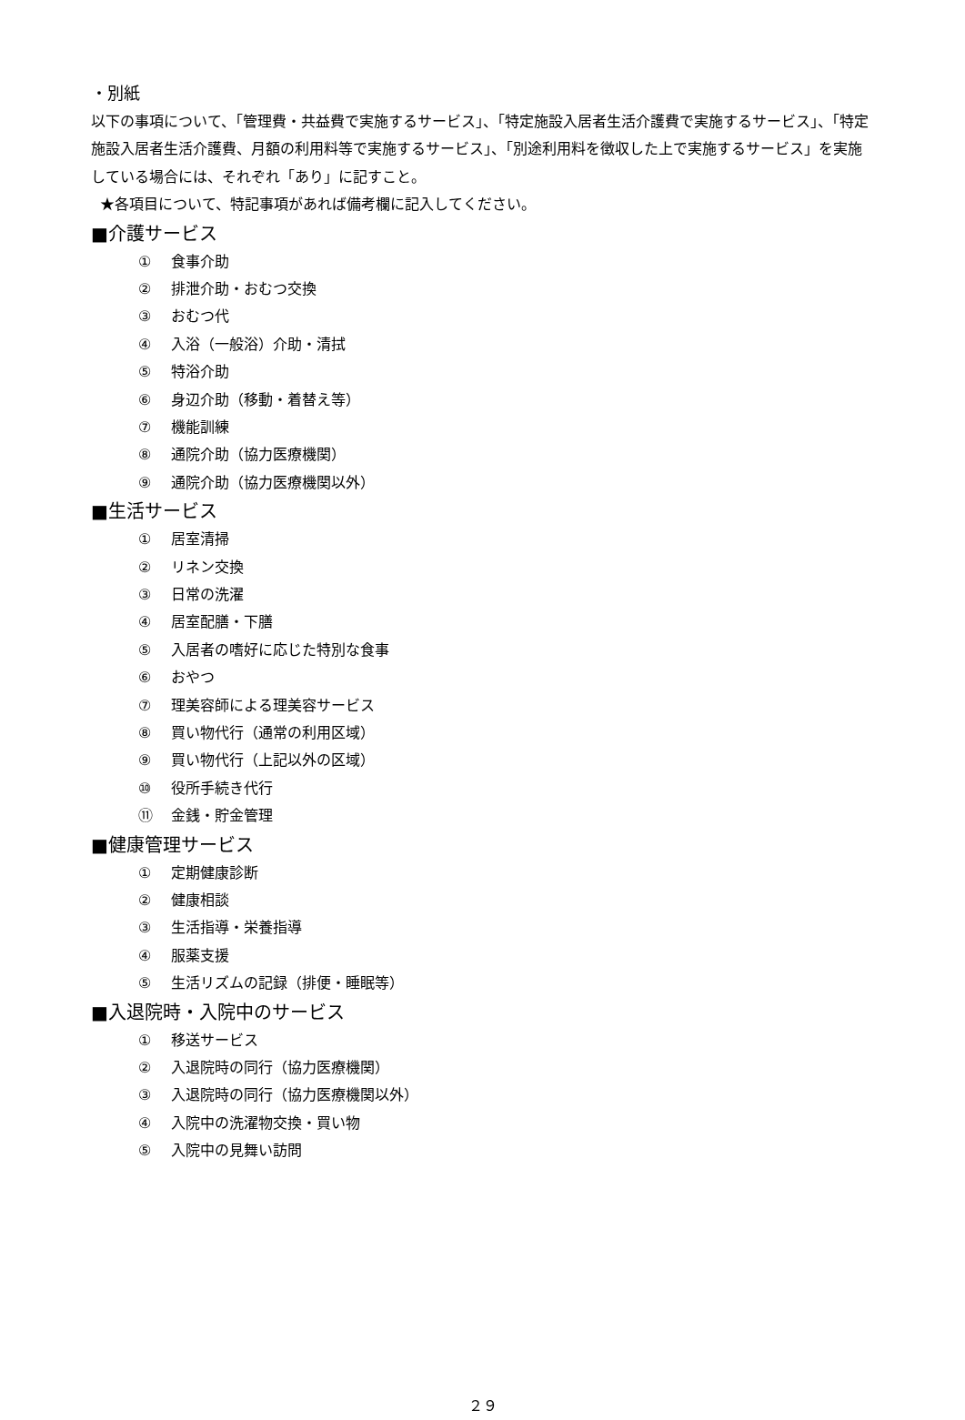・別紙
以下の事項について、「管理費・共益費で実施するサービス」、「特定施設入居者生活介護費で実施するサービス」、「特定施設入居者生活介護費、月額の利用料等で実施するサービス」、「別途利用料を徴収した上で実施するサービス」を実施している場合には、それぞれ「あり」に記すこと。
★各項目について、特記事項があれば備考欄に記入してください。
■介護サービス
① 食事介助
② 排泄介助・おむつ交換
③ おむつ代
④ 入浴（一般浴）介助・清拭
⑤ 特浴介助
⑥ 身辺介助（移動・着替え等）
⑦ 機能訓練
⑧ 通院介助（協力医療機関）
⑨ 通院介助（協力医療機関以外）
■生活サービス
① 居室清掃
② リネン交換
③ 日常の洗濯
④ 居室配膳・下膳
⑤ 入居者の嗜好に応じた特別な食事
⑥ おやつ
⑦ 理美容師による理美容サービス
⑧ 買い物代行（通常の利用区域）
⑨ 買い物代行（上記以外の区域）
⑩ 役所手続き代行
⑪ 金銭・貯金管理
■健康管理サービス
① 定期健康診断
② 健康相談
③ 生活指導・栄養指導
④ 服薬支援
⑤ 生活リズムの記録（排便・睡眠等）
■入退院時・入院中のサービス
① 移送サービス
② 入退院時の同行（協力医療機関）
③ 入退院時の同行（協力医療機関以外）
④ 入院中の洗濯物交換・買い物
⑤ 入院中の見舞い訪問
２９